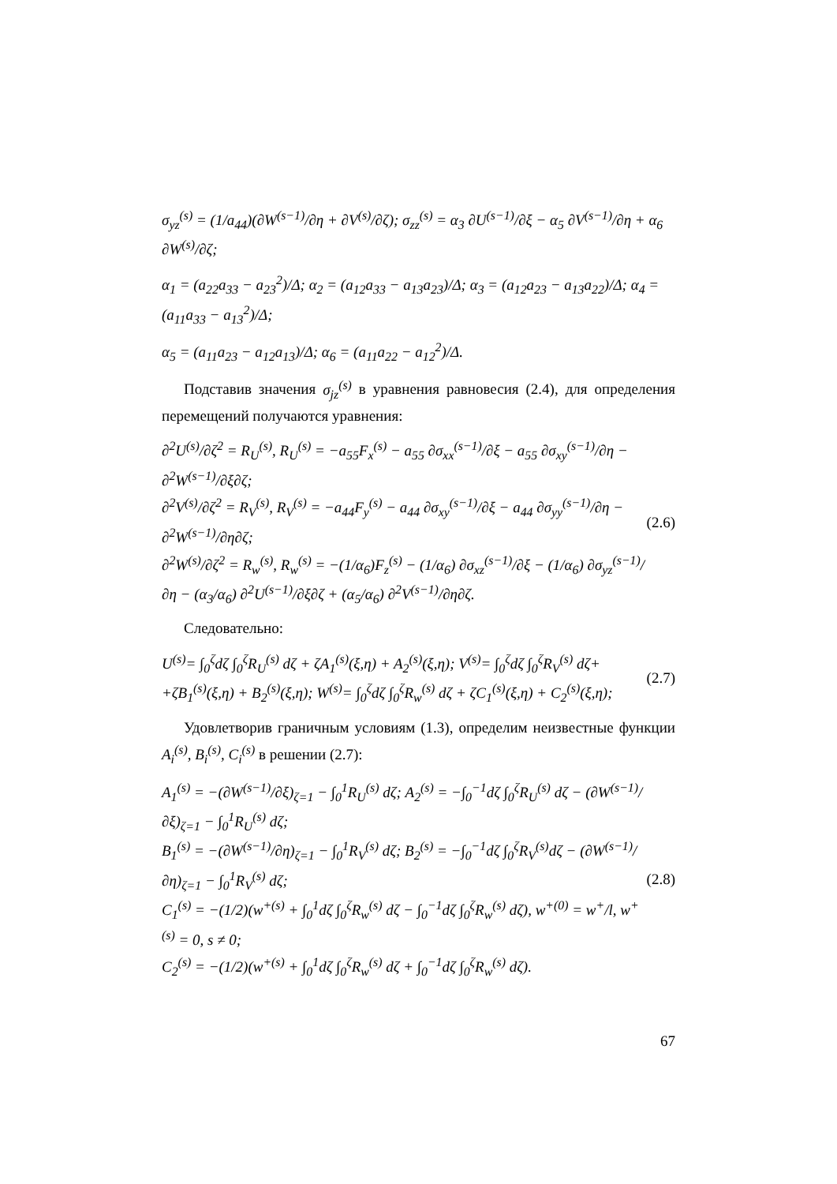σ<sub>yz</sub><sup>(s)</sup> = (1/a<sub>44</sub>)(∂W<sup>(s−1)</sup>/∂η + ∂V<sup>(s)</sup>/∂ζ); σ<sub>zz</sub><sup>(s)</sup> = α<sub>3</sub> ∂U<sup>(s−1)</sup>/∂ξ − α<sub>5</sub> ∂V<sup>(s−1)</sup>/∂η + α<sub>6</sub> ∂W<sup>(s)</sup>/∂ζ;
α<sub>1</sub> = (a<sub>22</sub>a<sub>33</sub> − a<sub>23</sub><sup>2</sup>)/Δ; α<sub>2</sub> = (a<sub>12</sub>a<sub>33</sub> − a<sub>13</sub>a<sub>23</sub>)/Δ; α<sub>3</sub> = (a<sub>12</sub>a<sub>23</sub> − a<sub>13</sub>a<sub>22</sub>)/Δ; α<sub>4</sub> = (a<sub>11</sub>a<sub>33</sub> − a<sub>13</sub><sup>2</sup>)/Δ;
α<sub>5</sub> = (a<sub>11</sub>a<sub>23</sub> − a<sub>12</sub>a<sub>13</sub>)/Δ; α<sub>6</sub> = (a<sub>11</sub>a<sub>22</sub> − a<sub>12</sub><sup>2</sup>)/Δ.
Подставив значения σ<sub>jz</sub><sup>(s)</sup> в уравнения равновесия (2.4), для определения перемещений получаются уравнения:
∂<sup>2</sup>U<sup>(s)</sup>/∂ζ<sup>2</sup> = R<sub>U</sub><sup>(s)</sup>, R<sub>U</sub><sup>(s)</sup> = −a<sub>55</sub>F<sub>x</sub><sup>(s)</sup> − a<sub>55</sub> ∂σ<sub>xx</sub><sup>(s−1)</sup>/∂ξ − a<sub>55</sub> ∂σ<sub>xy</sub><sup>(s−1)</sup>/∂η − ∂<sup>2</sup>W<sup>(s−1)</sup>/∂ξ∂ζ;
∂<sup>2</sup>V<sup>(s)</sup>/∂ζ<sup>2</sup> = R<sub>V</sub><sup>(s)</sup>, R<sub>V</sub><sup>(s)</sup> = −a<sub>44</sub>F<sub>y</sub><sup>(s)</sup> − a<sub>44</sub> ∂σ<sub>xy</sub><sup>(s−1)</sup>/∂ξ − a<sub>44</sub> ∂σ<sub>yy</sub><sup>(s−1)</sup>/∂η − ∂<sup>2</sup>W<sup>(s−1)</sup>/∂η∂ζ;
∂<sup>2</sup>W<sup>(s)</sup>/∂ζ<sup>2</sup> = R<sub>w</sub><sup>(s)</sup>, R<sub>w</sub><sup>(s)</sup> = −(1/α<sub>6</sub>)F<sub>z</sub><sup>(s)</sup> − (1/α<sub>6</sub>) ∂σ<sub>xz</sub><sup>(s−1)</sup>/∂ξ − (1/α<sub>6</sub>) ∂σ<sub>yz</sub><sup>(s−1)</sup>/∂η − (α<sub>3</sub>/α<sub>6</sub>) ∂<sup>2</sup>U<sup>(s−1)</sup>/∂ξ∂ζ + (α<sub>5</sub>/α<sub>6</sub>) ∂<sup>2</sup>V<sup>(s−1)</sup>/∂η∂ζ. (2.6)
Следовательно:
U<sup>(s)</sup>= ∫<sub>0</sub><sup>ζ</sup>dζ ∫<sub>0</sub><sup>ζ</sup>R<sub>U</sub><sup>(s)</sup> dζ + ζA<sub>1</sub><sup>(s)</sup>(ξ,η) + A<sub>2</sub><sup>(s)</sup>(ξ,η); V<sup>(s)</sup>= ∫<sub>0</sub><sup>ζ</sup>dζ ∫<sub>0</sub><sup>ζ</sup>R<sub>V</sub><sup>(s)</sup> dζ+
+ζB<sub>1</sub><sup>(s)</sup>(ξ,η) + B<sub>2</sub><sup>(s)</sup>(ξ,η); W<sup>(s)</sup>= ∫<sub>0</sub><sup>ζ</sup>dζ ∫<sub>0</sub><sup>ζ</sup>R<sub>w</sub><sup>(s)</sup> dζ + ζC<sub>1</sub><sup>(s)</sup>(ξ,η) + C<sub>2</sub><sup>(s)</sup>(ξ,η); (2.7)
Удовлетворив граничным условиям (1.3), определим неизвестные функции A<sub>i</sub><sup>(s)</sup>, B<sub>i</sub><sup>(s)</sup>, C<sub>i</sub><sup>(s)</sup> в решении (2.7):
A<sub>1</sub><sup>(s)</sup> = −(∂W<sup>(s−1)</sup>/∂ξ)<sub>ζ=1</sub> − ∫<sub>0</sub><sup>1</sup>R<sub>U</sub><sup>(s)</sup> dζ; A<sub>2</sub><sup>(s)</sup> = −∫<sub>0</sub><sup>−1</sup>dζ ∫<sub>0</sub><sup>ζ</sup>R<sub>U</sub><sup>(s)</sup> dζ − (∂W<sup>(s−1)</sup>/∂ξ)<sub>ζ=1</sub> − ∫<sub>0</sub><sup>1</sup>R<sub>U</sub><sup>(s)</sup> dζ;
B<sub>1</sub><sup>(s)</sup> = −(∂W<sup>(s−1)</sup>/∂η)<sub>ζ=1</sub> − ∫<sub>0</sub><sup>1</sup>R<sub>V</sub><sup>(s)</sup> dζ; B<sub>2</sub><sup>(s)</sup> = −∫<sub>0</sub><sup>−1</sup>dζ ∫<sub>0</sub><sup>ζ</sup>R<sub>V</sub><sup>(s)</sup>dζ − (∂W<sup>(s−1)</sup>/∂η)<sub>ζ=1</sub> − ∫<sub>0</sub><sup>1</sup>R<sub>V</sub><sup>(s)</sup> dζ;
C<sub>1</sub><sup>(s)</sup> = −(1/2)(w<sup>+(s)</sup> + ∫<sub>0</sub><sup>1</sup>dζ ∫<sub>0</sub><sup>ζ</sup>R<sub>w</sub><sup>(s)</sup> dζ − ∫<sub>0</sub><sup>−1</sup>dζ ∫<sub>0</sub><sup>ζ</sup>R<sub>w</sub><sup>(s)</sup> dζ), w<sup>+(0)</sup> = w<sup>+</sup>/l, w<sup>+(s)</sup> = 0, s ≠ 0;
C<sub>2</sub><sup>(s)</sup> = −(1/2)(w<sup>+(s)</sup> + ∫<sub>0</sub><sup>1</sup>dζ ∫<sub>0</sub><sup>ζ</sup>R<sub>w</sub><sup>(s)</sup> dζ + ∫<sub>0</sub><sup>−1</sup>dζ ∫<sub>0</sub><sup>ζ</sup>R<sub>w</sub><sup>(s)</sup> dζ). (2.8)
67